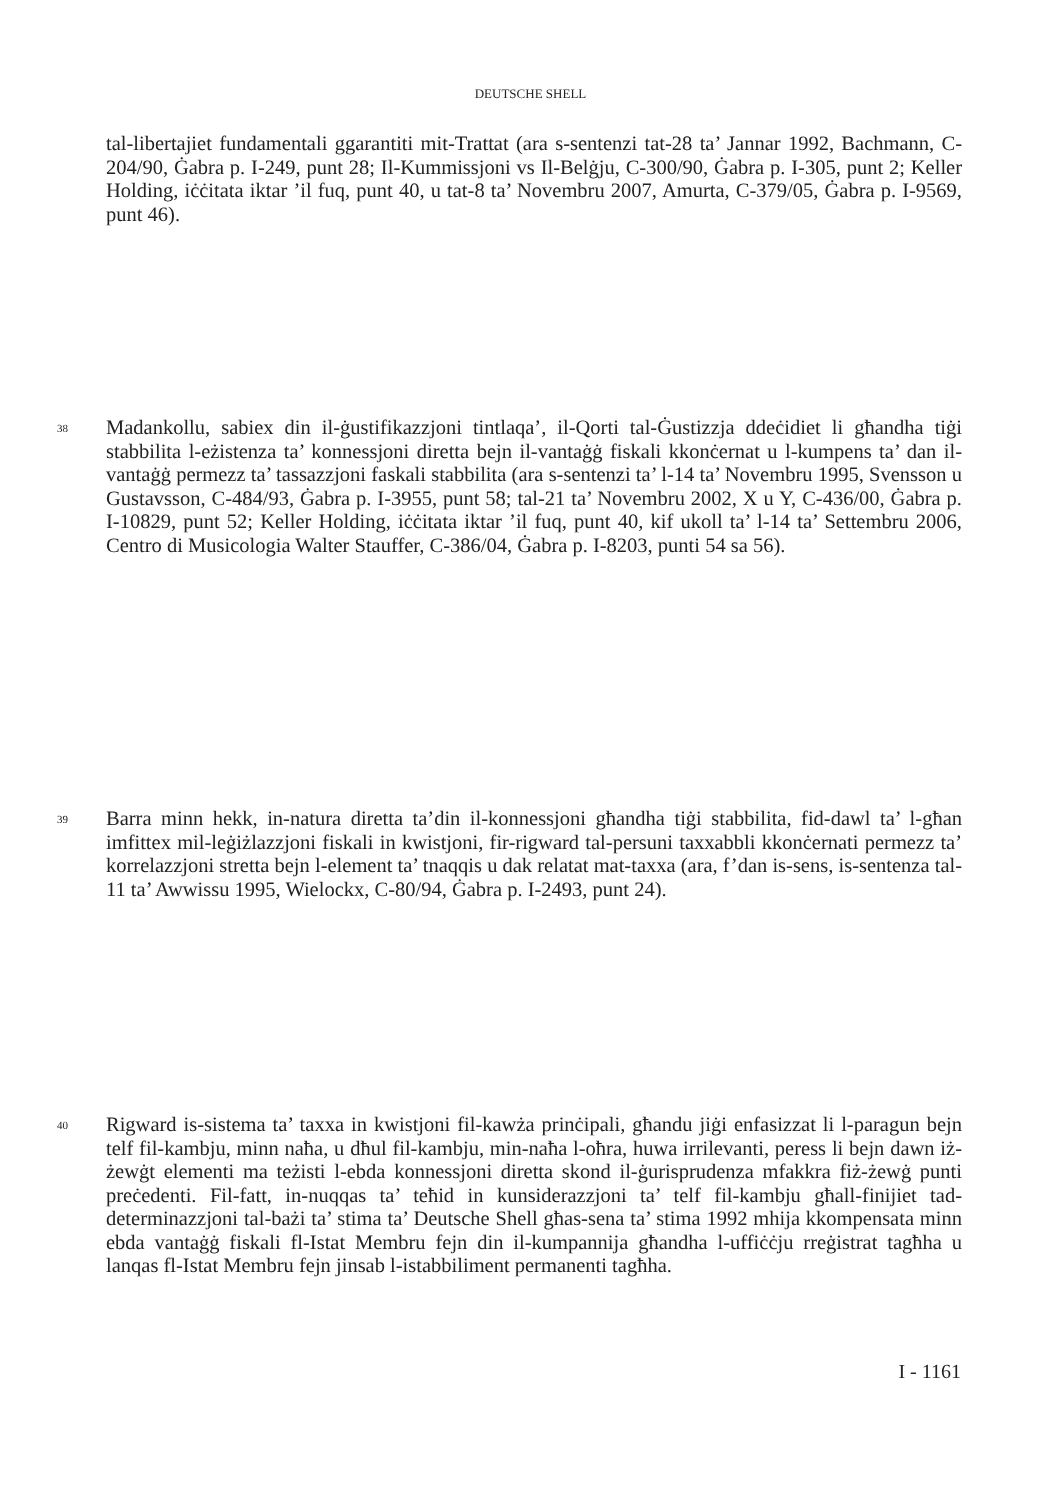DEUTSCHE SHELL
tal-libertajiet fundamentali ggarantiti mit-Trattat (ara s-sentenzi tat-28 ta’ Jannar 1992, Bachmann, C-204/90, Ġabra p. I-249, punt 28; Il-Kummissjoni vs Il-Belġju, C-300/90, Ġabra p. I-305, punt 2; Keller Holding, iċċitata iktar ’il fuq, punt 40, u tat-8 ta’ Novembru 2007, Amurta, C-379/05, Ġabra p. I-9569, punt 46).
38
Madankollu, sabiex din il-ġustifikazzjoni tintlaqa’, il-Qorti tal-Ġustizzja ddeċidiet li għandha tiġi stabbilita l-eżistenza ta’ konnessjoni diretta bejn il-vantaġġ fiskali kkonċernat u l-kumpens ta’ dan il-vantaġġ permezz ta’ tassazzjoni faskali stabbilita (ara s-sentenzi ta’ l-14 ta’ Novembru 1995, Svensson u Gustavsson, C-484/93, Ġabra p. I-3955, punt 58; tal-21 ta’ Novembru 2002, X u Y, C-436/00, Ġabra p. I-10829, punt 52; Keller Holding, iċċitata iktar ’il fuq, punt 40, kif ukoll ta’ l-14 ta’ Settembru 2006, Centro di Musicologia Walter Stauffer, C-386/04, Ġabra p. I-8203, punti 54 sa 56).
39
Barra minn hekk, in-natura diretta ta’din il-konnessjoni għandha tiġi stabbilita, fid-dawl ta’ l-għan imfittex mil-leġiżlazzjoni fiskali in kwistjoni, fir-rigward tal-persuni taxxabbli kkonċernati permezz ta’ korrelazzjoni stretta bejn l-element ta’ tnaqqis u dak relatat mat-taxxa (ara, f’dan is-sens, is-sentenza tal-11 ta’ Awwissu 1995, Wielockx, C-80/94, Ġabra p. I-2493, punt 24).
40
Rigward is-sistema ta’ taxxa in kwistjoni fil-kawża prinċipali, għandu jiġi enfasizzat li l-paragun bejn telf fil-kambju, minn naħa, u dħul fil-kambju, min-naħa l-oħra, huwa irrilevanti, peress li bejn dawn iż-żewġt elementi ma teżisti l-ebda konnessjoni diretta skond il-ġurisprudenza mfakkra fiż-żewġ punti preċedenti. Fil-fatt, in-nuqqas ta’ teħid in kunsiderazzjoni ta’ telf fil-kambju għall-finijiet tad-determinazzjoni tal-bażi ta’ stima ta’ Deutsche Shell għas-sena ta’ stima 1992 mhija kkompensata minn ebda vantaġġ fiskali fl-Istat Membru fejn din il-kumpannija għandha l-uffiċċju rreġistrat tagħha u lanqas fl-Istat Membru fejn jinsab l-istabbiliment permanenti tagħha.
I - 1161